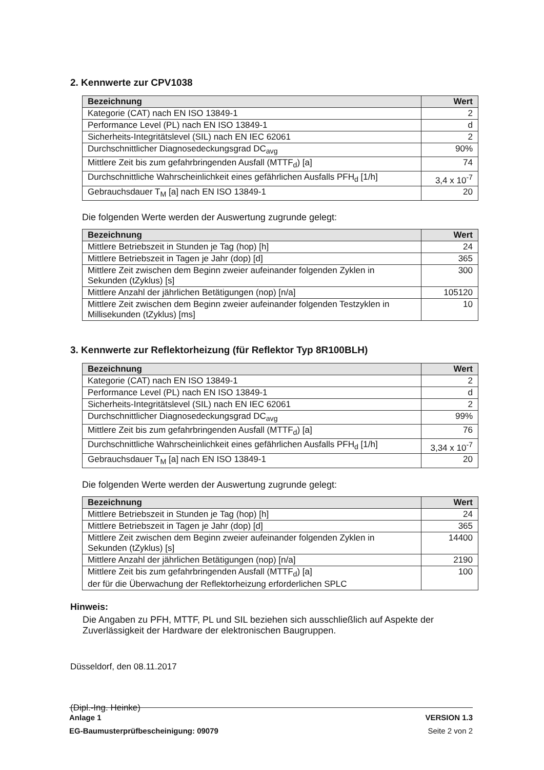2. Kennwerte zur CPV1038
| Bezeichnung | Wert |
| --- | --- |
| Kategorie (CAT) nach EN ISO 13849-1 | 2 |
| Performance Level (PL) nach EN ISO 13849-1 | d |
| Sicherheits-Integritätslevel (SIL) nach EN IEC 62061 | 2 |
| Durchschnittlicher Diagnosedeckungsgrad DC<sub>avg</sub> | 90% |
| Mittlere Zeit bis zum gefahrbringenden Ausfall (MTTF<sub>d</sub>) [a] | 74 |
| Durchschnittliche Wahrscheinlichkeit eines gefährlichen Ausfalls PFH<sub>d</sub> [1/h] | 3,4 x 10<sup>-7</sup> |
| Gebrauchsdauer T<sub>M</sub> [a] nach EN ISO 13849-1 | 20 |
Die folgenden Werte werden der Auswertung zugrunde gelegt:
| Bezeichnung | Wert |
| --- | --- |
| Mittlere Betriebszeit in Stunden je Tag (hop) [h] | 24 |
| Mittlere Betriebszeit in Tagen je Jahr (dop) [d] | 365 |
| Mittlere Zeit zwischen dem Beginn zweier aufeinander folgenden Zyklen in Sekunden (tZyklus) [s] | 300 |
| Mittlere Anzahl der jährlichen Betätigungen (nop) [n/a] | 105120 |
| Mittlere Zeit zwischen dem Beginn zweier aufeinander folgenden Testzyklen in Millisekunden (tZyklus) [ms] | 10 |
3. Kennwerte zur Reflektorheizung (für Reflektor Typ 8R100BLH)
| Bezeichnung | Wert |
| --- | --- |
| Kategorie (CAT) nach EN ISO 13849-1 | 2 |
| Performance Level (PL) nach EN ISO 13849-1 | d |
| Sicherheits-Integritätslevel (SIL) nach EN IEC 62061 | 2 |
| Durchschnittlicher Diagnosedeckungsgrad DC<sub>avg</sub> | 99% |
| Mittlere Zeit bis zum gefahrbringenden Ausfall (MTTF<sub>d</sub>) [a] | 76 |
| Durchschnittliche Wahrscheinlichkeit eines gefährlichen Ausfalls PFH<sub>d</sub> [1/h] | 3,34 x 10<sup>-7</sup> |
| Gebrauchsdauer T<sub>M</sub> [a] nach EN ISO 13849-1 | 20 |
Die folgenden Werte werden der Auswertung zugrunde gelegt:
| Bezeichnung | Wert |
| --- | --- |
| Mittlere Betriebszeit in Stunden je Tag (hop) [h] | 24 |
| Mittlere Betriebszeit in Tagen je Jahr (dop) [d] | 365 |
| Mittlere Zeit zwischen dem Beginn zweier aufeinander folgenden Zyklen in Sekunden (tZyklus) [s] | 14400 |
| Mittlere Anzahl der jährlichen Betätigungen (nop) [n/a] | 2190 |
| Mittlere Zeit bis zum gefahrbringenden Ausfall (MTTF<sub>d</sub>) [a] der für die Überwachung der Reflektorheizung erforderlichen SPLC | 100 |
Hinweis:
Die Angaben zu PFH, MTTF, PL und SIL beziehen sich ausschließlich auf Aspekte der Zuverlässigkeit der Hardware der elektronischen Baugruppen.
Düsseldorf, den 08.11.2017
(Dipl.-Ing. Heinke)
Anlage 1
EG-Baumusterprüfbescheinigung: 09079
VERSION 1.3
Seite 2 von 2